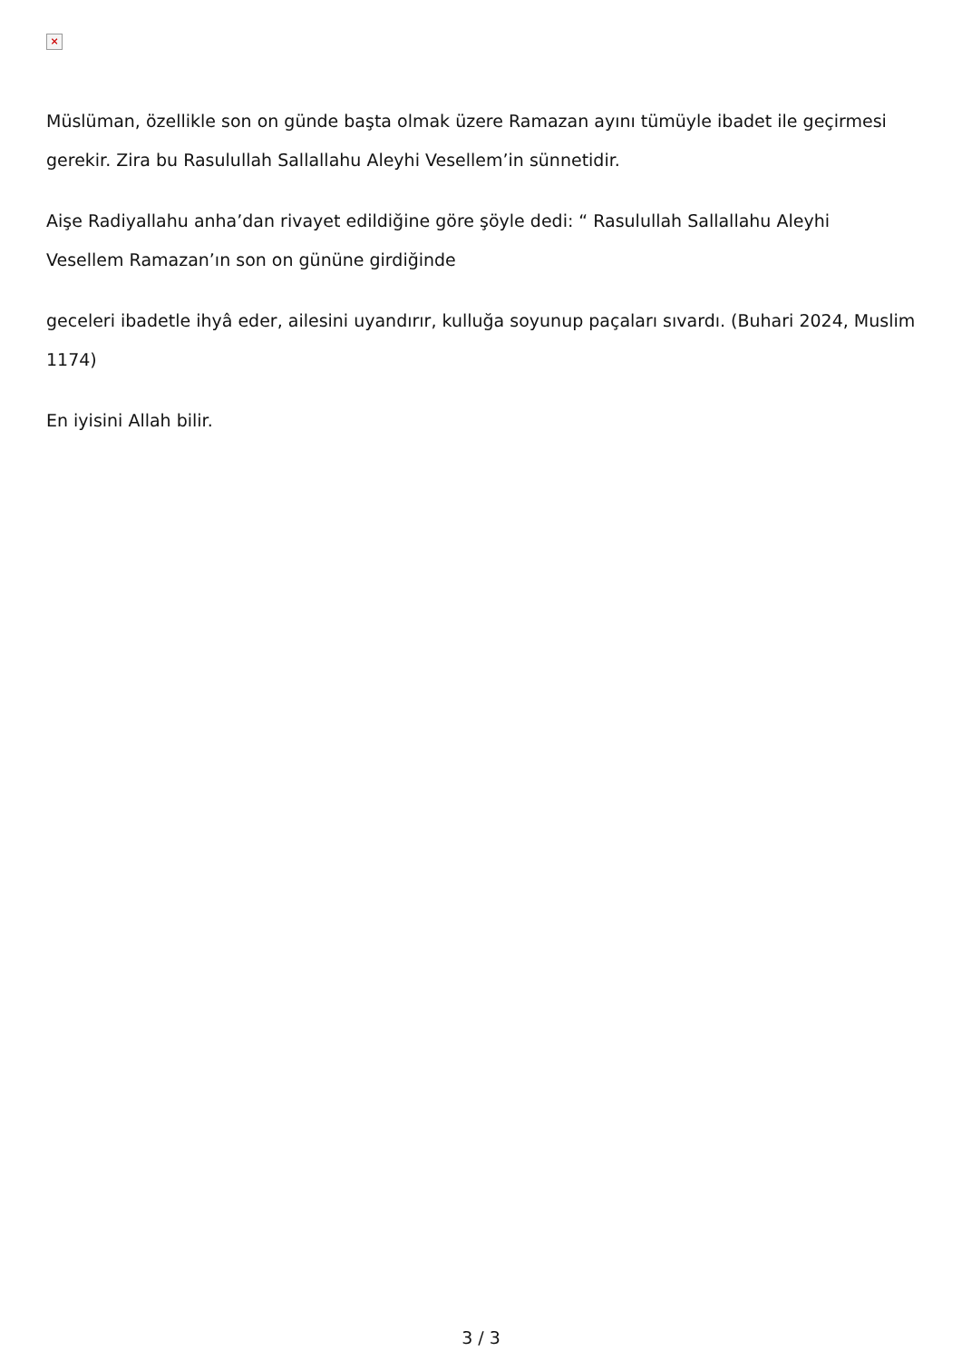×
Müslüman, özellikle son on günde başta olmak üzere Ramazan ayını tümüyle ibadet ile geçirmesi gerekir. Zira bu Rasulullah Sallallahu Aleyhi Vesellem’in sünnetidir.
Aişe Radiyallahu anha’dan rivayet edildiğine göre şöyle dedi: “ Rasulullah Sallallahu Aleyhi
Vesellem Ramazan’ın son on gününe girdiğinde
geceleri ibadetle ihyâ eder, ailesini uyandırır, kulluğa soyunup paçaları sıvardı. (Buhari 2024, Muslim 1174)
En iyisini Allah bilir.
3 / 3